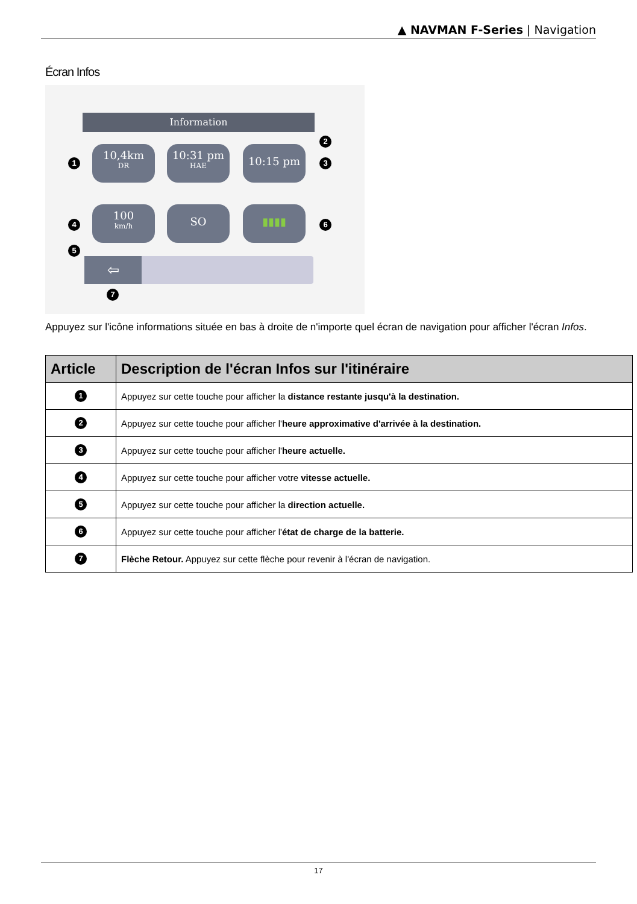▲ NAVMAN F-Series | Navigation
Écran Infos
Information
1
10,4km
DR
2
10:31 pm
HAE
10:15 pm
3
4
100
km/h
SO ▮▮▮▮
6
5
⇦
7
Appuyez sur l'icône informations située en bas à droite de n'importe quel écran de navigation pour afficher l'écran Infos.
| Article | Description de l'écran Infos sur l'itinéraire |
| --- | --- |
| 1 | Appuyez sur cette touche pour afficher la distance restante jusqu'à la destination. |
| 2 | Appuyez sur cette touche pour afficher l' heure approximative d'arrivée à la destination. |
| 3 | Appuyez sur cette touche pour afficher l' heure actuelle. |
| 4 | Appuyez sur cette touche pour afficher votre vitesse actuelle. |
| 5 | Appuyez sur cette touche pour afficher la direction actuelle. |
| 6 | Appuyez sur cette touche pour afficher l' état de charge de la batterie. |
| 7 | Flèche Retour. Appuyez sur cette flèche pour revenir à l'écran de navigation. |
17